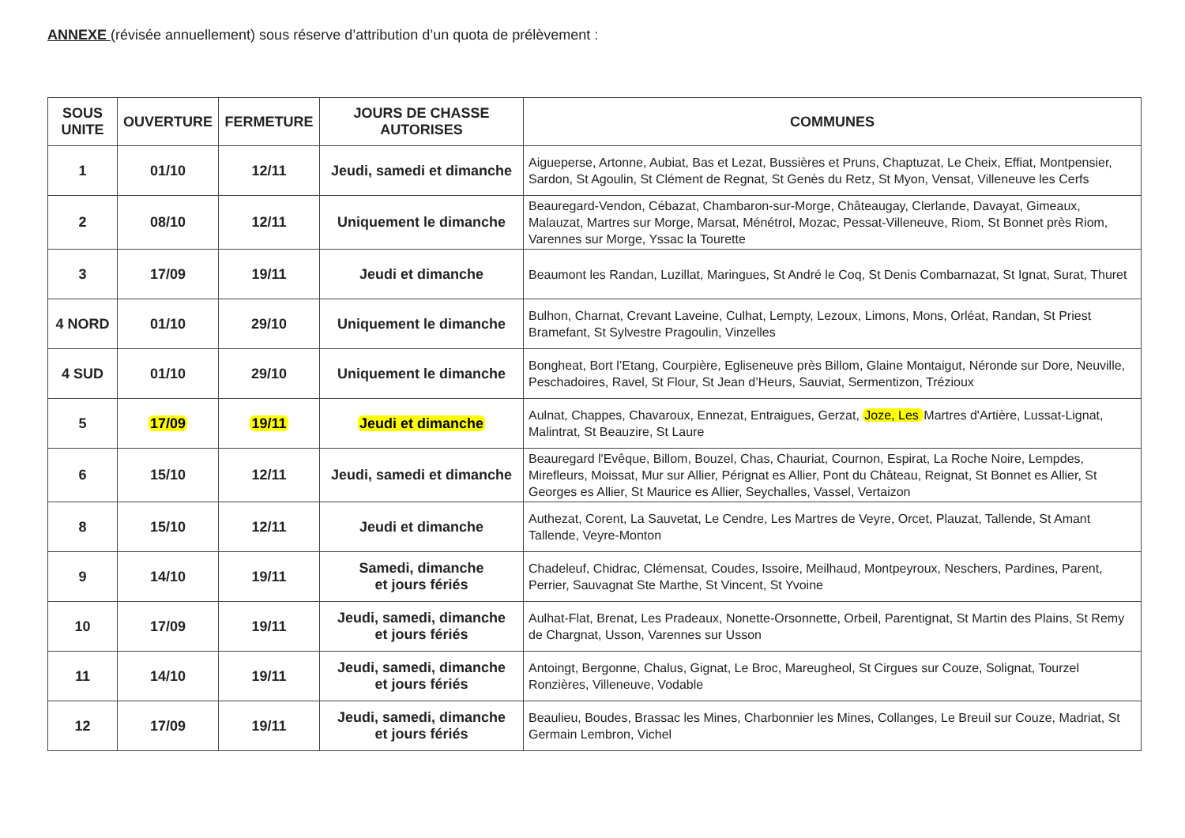ANNEXE (révisée annuellement) sous réserve d’attribution d’un quota de prélèvement :
| SOUS UNITE | OUVERTURE | FERMETURE | JOURS DE CHASSE AUTORISES | COMMUNES |
| --- | --- | --- | --- | --- |
| 1 | 01/10 | 12/11 | Jeudi, samedi et dimanche | Aigueperse, Artonne, Aubiat, Bas et Lezat, Bussières et Pruns, Chaptuzat, Le Cheix, Effiat, Montpensier, Sardon, St Agoulin, St Clément de Regnat, St Genès du Retz, St Myon, Vensat, Villeneuve les Cerfs |
| 2 | 08/10 | 12/11 | Uniquement le dimanche | Beauregard-Vendon, Cébazat, Chambaron-sur-Morge, Châteaugay, Clerlande, Davayat, Gimeaux, Malauzat, Martres sur Morge, Marsat, Ménétrol, Mozac, Pessat-Villeneuve, Riom, St Bonnet près Riom, Varennes sur Morge, Yssac la Tourette |
| 3 | 17/09 | 19/11 | Jeudi et dimanche | Beaumont les Randan, Luzillat, Maringues, St André le Coq, St Denis Combarnazat, St Ignat, Surat, Thuret |
| 4 NORD | 01/10 | 29/10 | Uniquement le dimanche | Bulhon, Charnat, Crevant Laveine, Culhat, Lempty, Lezoux, Limons, Mons, Orléat, Randan, St Priest Bramefant, St Sylvestre Pragoulin, Vinzelles |
| 4 SUD | 01/10 | 29/10 | Uniquement le dimanche | Bongheat, Bort l’Etang, Courpière, Egliseneuve près Billom, Glaine Montaigut, Néronde sur Dore, Neuville, Peschadoires, Ravel, St Flour, St Jean d’Heurs, Sauviat, Sermentizon, Trézioux |
| 5 | 17/09 | 19/11 | Jeudi et dimanche | Aulnat, Chappes, Chavaroux, Ennezat, Entraigues, Gerzat, Joze, Les Martres d'Artière, Lussat-Lignat, Malintrat, St Beauzire, St Laure |
| 6 | 15/10 | 12/11 | Jeudi, samedi et dimanche | Beauregard l'Evêque, Billom, Bouzel, Chas, Chauriat, Cournon, Espirat, La Roche Noire, Lempdes, Mirefleurs, Moissat, Mur sur Allier, Pérignat es Allier, Pont du Château, Reignat, St Bonnet es Allier, St Georges es Allier, St Maurice es Allier, Seychalles, Vassel, Vertaizon |
| 8 | 15/10 | 12/11 | Jeudi et dimanche | Authezat, Corent, La Sauvetat, Le Cendre, Les Martres de Veyre, Orcet, Plauzat, Tallende, St Amant Tallende, Veyre-Monton |
| 9 | 14/10 | 19/11 | Samedi, dimanche et jours fériés | Chadeleuf, Chidrac, Clémensat, Coudes, Issoire, Meilhaud, Montpeyroux, Neschers, Pardines, Parent, Perrier, Sauvagnat Ste Marthe, St Vincent, St Yvoine |
| 10 | 17/09 | 19/11 | Jeudi, samedi, dimanche et jours fériés | Aulhat-Flat, Brenat, Les Pradeaux, Nonette-Orsonnette, Orbeil, Parentignat, St Martin des Plains, St Remy de Chargnat, Usson, Varennes sur Usson |
| 11 | 14/10 | 19/11 | Jeudi, samedi, dimanche et jours fériés | Antoingt, Bergonne, Chalus, Gignat, Le Broc, Mareugheol, St Cirgues sur Couze, Solignat, Tourzel Ronzières, Villeneuve, Vodable |
| 12 | 17/09 | 19/11 | Jeudi, samedi, dimanche et jours fériés | Beaulieu, Boudes, Brassac les Mines, Charbonnier les Mines, Collanges, Le Breuil sur Couze, Madriat, St Germain Lembron, Vichel |